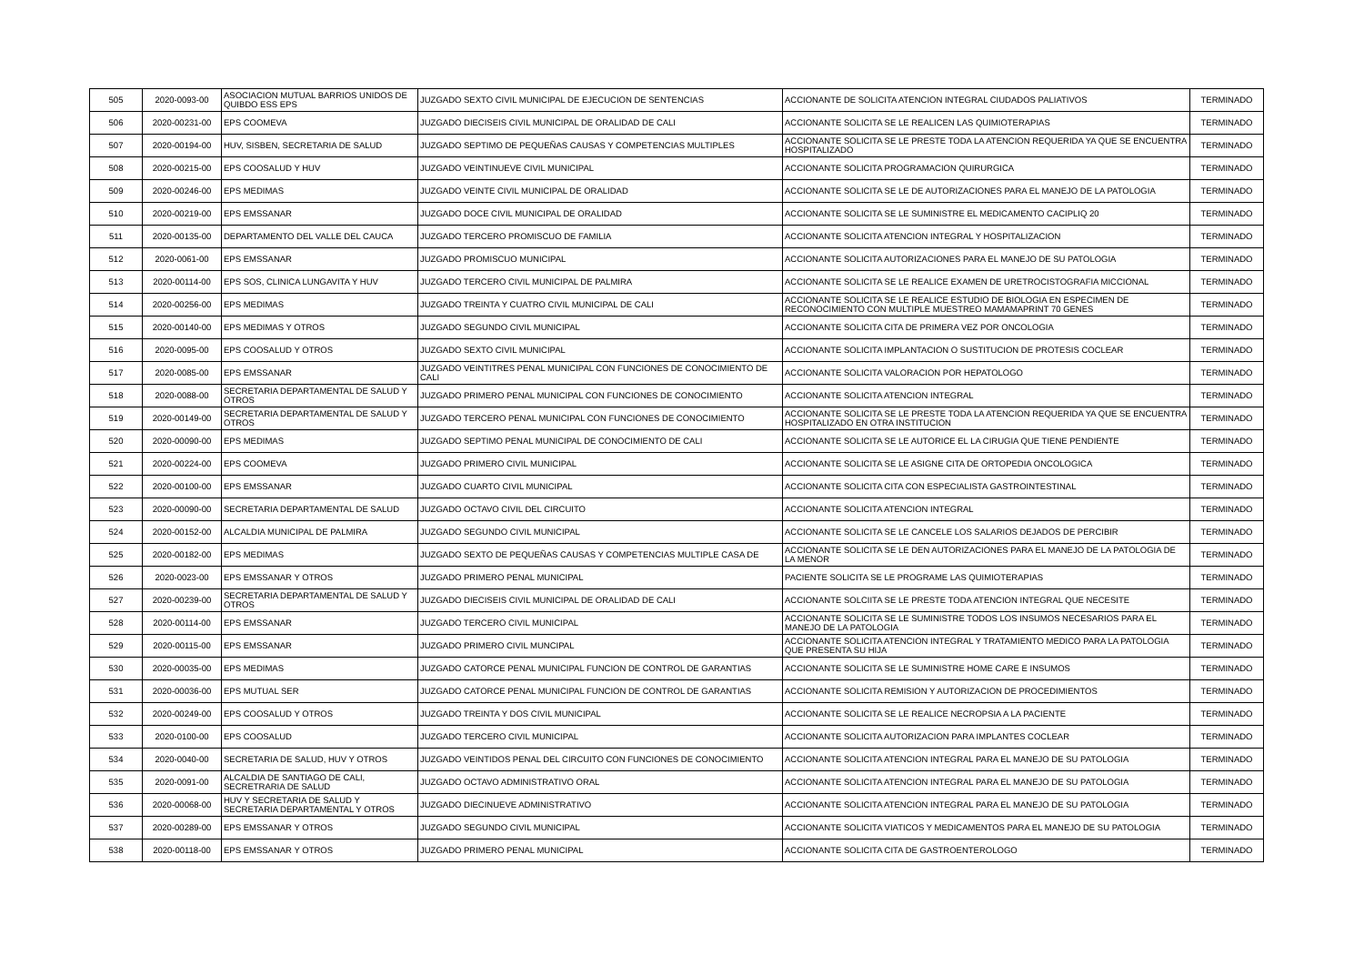| 505 | 2020-0093-00 | ASOCIACION MUTUAL BARRIOS UNIDOS DE QUIBDO ESS EPS | JUZGADO SEXTO CIVIL MUNICIPAL DE EJECUCION DE SENTENCIAS | ACCIONANTE DE SOLICITA ATENCION INTEGRAL CIUDADOS PALIATIVOS | TERMINADO |
| 506 | 2020-00231-00 | EPS COOMEVA | JUZGADO DIECISEIS CIVIL MUNICIPAL DE ORALIDAD DE CALI | ACCIONANTE SOLICITA SE LE REALICEN LAS QUIMIOTERAPIAS | TERMINADO |
| 507 | 2020-00194-00 | HUV, SISBEN, SECRETARIA DE SALUD | JUZGADO SEPTIMO DE PEQUEÑAS CAUSAS Y COMPETENCIAS MULTIPLES | ACCIONANTE SOLICITA SE LE PRESTE TODA LA ATENCION REQUERIDA YA QUE SE ENCUENTRA HOSPITALIZADO | TERMINADO |
| 508 | 2020-00215-00 | EPS COOSALUD Y HUV | JUZGADO VEINTINUEVE CIVIL MUNICIPAL | ACCIONANTE SOLICITA PROGRAMACION QUIRURGICA | TERMINADO |
| 509 | 2020-00246-00 | EPS MEDIMAS | JUZGADO VEINTE CIVIL MUNICIPAL DE ORALIDAD | ACCIONANTE SOLICITA SE LE DE AUTORIZACIONES PARA EL MANEJO DE LA PATOLOGIA | TERMINADO |
| 510 | 2020-00219-00 | EPS EMSSANAR | JUZGADO DOCE CIVIL MUNICIPAL DE ORALIDAD | ACCIONANTE SOLICITA SE LE SUMINISTRE EL MEDICAMENTO CACIPLIQ 20 | TERMINADO |
| 511 | 2020-00135-00 | DEPARTAMENTO DEL VALLE DEL CAUCA | JUZGADO TERCERO PROMISCUO DE FAMILIA | ACCIONANTE SOLICITA ATENCION INTEGRAL Y HOSPITALIZACION | TERMINADO |
| 512 | 2020-0061-00 | EPS EMSSANAR | JUZGADO PROMISCUO MUNICIPAL | ACCIONANTE SOLICITA AUTORIZACIONES PARA EL MANEJO DE SU PATOLOGIA | TERMINADO |
| 513 | 2020-00114-00 | EPS SOS, CLINICA LUNGAVITA Y HUV | JUZGADO TERCERO CIVIL MUNICIPAL DE PALMIRA | ACCIONANTE SOLICITA SE LE REALICE EXAMEN DE URETROCISTOGRAFIA MICCIONAL | TERMINADO |
| 514 | 2020-00256-00 | EPS MEDIMAS | JUZGADO TREINTA Y CUATRO CIVIL MUNICIPAL DE CALI | ACCIONANTE SOLICITA SE LE REALICE ESTUDIO DE BIOLOGIA EN ESPECIMEN DE RECONOCIMIENTO CON MULTIPLE MUESTREO MAMAMAPRINT 70 GENES | TERMINADO |
| 515 | 2020-00140-00 | EPS MEDIMAS Y OTROS | JUZGADO SEGUNDO CIVIL MUNICIPAL | ACCIONANTE SOLICITA CITA DE PRIMERA VEZ POR ONCOLOGIA | TERMINADO |
| 516 | 2020-0095-00 | EPS COOSALUD Y OTROS | JUZGADO SEXTO CIVIL MUNICIPAL | ACCIONANTE SOLICITA IMPLANTACION O SUSTITUCION DE PROTESIS COCLEAR | TERMINADO |
| 517 | 2020-0085-00 | EPS EMSSANAR | JUZGADO VEINTITRES PENAL MUNICIPAL CON FUNCIONES DE CONOCIMIENTO DE CALI | ACCIONANTE SOLICITA VALORACION POR HEPATOLOGO | TERMINADO |
| 518 | 2020-0088-00 | SECRETARIA DEPARTAMENTAL DE SALUD Y OTROS | JUZGADO PRIMERO PENAL MUNICIPAL CON FUNCIONES DE CONOCIMIENTO | ACCIONANTE SOLICITA ATENCION INTEGRAL | TERMINADO |
| 519 | 2020-00149-00 | SECRETARIA DEPARTAMENTAL DE SALUD Y OTROS | JUZGADO TERCERO PENAL MUNICIPAL CON FUNCIONES DE CONOCIMIENTO | ACCIONANTE SOLICITA SE LE PRESTE TODA LA ATENCION REQUERIDA YA QUE SE ENCUENTRA HOSPITALIZADO EN OTRA INSTITUCION | TERMINADO |
| 520 | 2020-00090-00 | EPS MEDIMAS | JUZGADO SEPTIMO PENAL MUNICIPAL DE CONOCIMIENTO DE CALI | ACCIONANTE SOLICITA SE LE AUTORICE EL LA CIRUGIA QUE TIENE PENDIENTE | TERMINADO |
| 521 | 2020-00224-00 | EPS COOMEVA | JUZGADO PRIMERO CIVIL MUNICIPAL | ACCIONANTE SOLICITA SE LE ASIGNE CITA DE ORTOPEDIA ONCOLOGICA | TERMINADO |
| 522 | 2020-00100-00 | EPS EMSSANAR | JUZGADO CUARTO CIVIL MUNICIPAL | ACCIONANTE SOLICITA CITA CON ESPECIALISTA GASTROINTESTINAL | TERMINADO |
| 523 | 2020-00090-00 | SECRETARIA DEPARTAMENTAL DE SALUD | JUZGADO OCTAVO CIVIL DEL CIRCUITO | ACCIONANTE SOLICITA ATENCION INTEGRAL | TERMINADO |
| 524 | 2020-00152-00 | ALCALDIA MUNICIPAL DE PALMIRA | JUZGADO SEGUNDO CIVIL MUNICIPAL | ACCIONANTE SOLICITA SE LE CANCELE LOS SALARIOS DEJADOS DE PERCIBIR | TERMINADO |
| 525 | 2020-00182-00 | EPS MEDIMAS | JUZGADO SEXTO DE PEQUEÑAS CAUSAS Y COMPETENCIAS MULTIPLE CASA DE | ACCIONANTE SOLICITA SE LE DEN AUTORIZACIONES PARA EL MANEJO DE LA PATOLOGIA DE LA MENOR | TERMINADO |
| 526 | 2020-0023-00 | EPS EMSSANAR Y OTROS | JUZGADO PRIMERO PENAL MUNICIPAL | PACIENTE SOLICITA SE LE PROGRAME LAS QUIMIOTERAPIAS | TERMINADO |
| 527 | 2020-00239-00 | SECRETARIA DEPARTAMENTAL DE SALUD Y OTROS | JUZGADO DIECISEIS CIVIL MUNICIPAL DE ORALIDAD DE CALI | ACCIONANTE SOLCIITA SE LE PRESTE TODA ATENCION INTEGRAL QUE NECESITE | TERMINADO |
| 528 | 2020-00114-00 | EPS EMSSANAR | JUZGADO TERCERO CIVIL MUNICIPAL | ACCIONANTE SOLICITA SE LE SUMINISTRE TODOS LOS INSUMOS NECESARIOS PARA EL MANEJO DE LA PATOLOGIA | TERMINADO |
| 529 | 2020-00115-00 | EPS EMSSANAR | JUZGADO PRIMERO CIVIL MUNCIPAL | ACCIONANTE SOLICITA ATENCION INTEGRAL Y TRATAMIENTO MEDICO PARA LA PATOLOGIA QUE PRESENTA SU HIJA | TERMINADO |
| 530 | 2020-00035-00 | EPS MEDIMAS | JUZGADO CATORCE PENAL MUNICIPAL FUNCION DE CONTROL DE GARANTIAS | ACCIONANTE SOLICITA SE LE SUMINISTRE HOME CARE E INSUMOS | TERMINADO |
| 531 | 2020-00036-00 | EPS MUTUAL SER | JUZGADO CATORCE PENAL MUNICIPAL FUNCION DE CONTROL DE GARANTIAS | ACCIONANTE SOLICITA REMISION Y AUTORIZACION DE PROCEDIMIENTOS | TERMINADO |
| 532 | 2020-00249-00 | EPS COOSALUD Y OTROS | JUZGADO TREINTA Y DOS CIVIL MUNICIPAL | ACCIONANTE SOLICITA SE LE REALICE NECROPSIA A LA PACIENTE | TERMINADO |
| 533 | 2020-0100-00 | EPS COOSALUD | JUZGADO TERCERO CIVIL MUNICIPAL | ACCIONANTE SOLICITA AUTORIZACION PARA IMPLANTES COCLEAR | TERMINADO |
| 534 | 2020-0040-00 | SECRETARIA DE SALUD, HUV Y OTROS | JUZGADO VEINTIDOS PENAL DEL CIRCUITO CON FUNCIONES DE CONOCIMIENTO | ACCIONANTE SOLICITA ATENCION INTEGRAL PARA EL MANEJO DE SU PATOLOGIA | TERMINADO |
| 535 | 2020-0091-00 | ALCALDIA DE SANTIAGO DE CALI, SECRETRARIA DE SALUD | JUZGADO OCTAVO ADMINISTRATIVO ORAL | ACCIONANTE SOLICITA ATENCION INTEGRAL PARA EL MANEJO DE SU PATOLOGIA | TERMINADO |
| 536 | 2020-00068-00 | HUV Y SECRETARIA DE SALUD Y SECRETARIA DEPARTAMENTAL Y OTROS | JUZGADO DIECINUEVE ADMINISTRATIVO | ACCIONANTE SOLICITA ATENCION INTEGRAL PARA EL MANEJO DE SU PATOLOGIA | TERMINADO |
| 537 | 2020-00289-00 | EPS EMSSANAR Y OTROS | JUZGADO SEGUNDO CIVIL MUNICIPAL | ACCIONANTE SOLICITA VIATICOS Y MEDICAMENTOS PARA EL MANEJO DE SU PATOLOGIA | TERMINADO |
| 538 | 2020-00118-00 | EPS EMSSANAR Y OTROS | JUZGADO PRIMERO PENAL MUNICIPAL | ACCIONANTE SOLICITA CITA DE GASTROENTEROLOGO | TERMINADO |